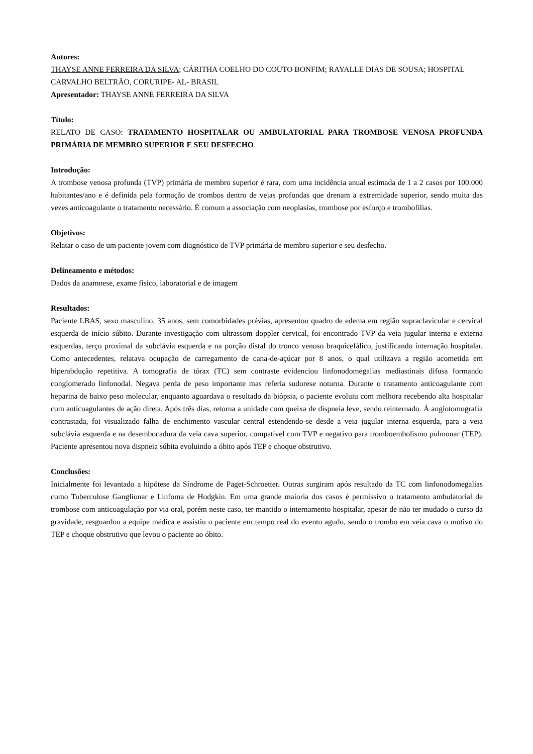Autores:
THAYSE ANNE FERREIRA DA SILVA; CÁRITHA COELHO DO COUTO BONFIM; RAYALLE DIAS DE SOUSA; HOSPITAL CARVALHO BELTRÃO, CORURIPE- AL- BRASIL
Apresentador: THAYSE ANNE FERREIRA DA SILVA
Título:
RELATO DE CASO: TRATAMENTO HOSPITALAR OU AMBULATORIAL PARA TROMBOSE VENOSA PROFUNDA PRIMÁRIA DE MEMBRO SUPERIOR E SEU DESFECHO
Introdução:
A trombose venosa profunda (TVP) primária de membro superior é rara, com uma incidência anual estimada de 1 a 2 casos por 100.000 habitantes/ano e é definida pela formação de trombos dentro de veias profundas que drenam a extremidade superior, sendo muita das vezes anticoagulante o tratamento necessário. É comum a associação com neoplasias, trombose por esforço e trombofilias.
Objetivos:
Relatar o caso de um paciente jovem com diagnóstico de TVP primária de membro superior e seu desfecho.
Delineamento e métodos:
Dados da anamnese, exame físico, laboratorial e de imagem
Resultados:
Paciente LBAS, sexo masculino, 35 anos, sem comorbidades prévias, apresentou quadro de edema em região supraclavicular e cervical esquerda de início súbito. Durante investigação com ultrassom doppler cervical, foi encontrado TVP da veia jugular interna e externa esquerdas, terço proximal da subclávia esquerda e na porção distal do tronco venoso braquicefálico, justificando internação hospitalar. Como antecedentes, relatava ocupação de carregamento de cana-de-açúcar por 8 anos, o qual utilizava a região acometida em hiperabdução repetitiva. A tomografia de tórax (TC) sem contraste evidenciou linfonodomegalias mediastinais difusa formando conglomerado linfonodal. Negava perda de peso importante mas referia sudorese noturna. Durante o tratamento anticoagulante com heparina de baixo peso molecular, enquanto aguardava o resultado da biópsia, o paciente evoluiu com melhora recebendo alta hospitalar com anticoagulantes de ação direta. Após três dias, retorna a unidade com queixa de dispneia leve, sendo reinternado. À angiotomografia contrastada, foi visualizado falha de enchimento vascular central estendendo-se desde a veia jugular interna esquerda, para a veia subclávia esquerda e na desembocadura da veia cava superior, compatível com TVP e negativo para tromboembolismo pulmonar (TEP). Paciente apresentou nova dispneia súbita evoluindo a óbito após TEP e choque obstrutivo.
Conclusões:
Inicialmente foi levantado a hipótese da Síndrome de Paget-Schroetter. Outras surgiram após resultado da TC com linfonodomegalias como Tuberculose Ganglionar e Linfoma de Hodgkin. Em uma grande maioria dos casos é permissivo o tratamento ambulatorial de trombose com anticoagulação por via oral, porém neste caso, ter mantido o internamento hospitalar, apesar de não ter mudado o curso da gravidade, resguardou a equipe médica e assistiu o paciente em tempo real do evento agudo, sendo o trombo em veia cava o motivo do TEP e choque obstrutivo que levou o paciente ao óbito.